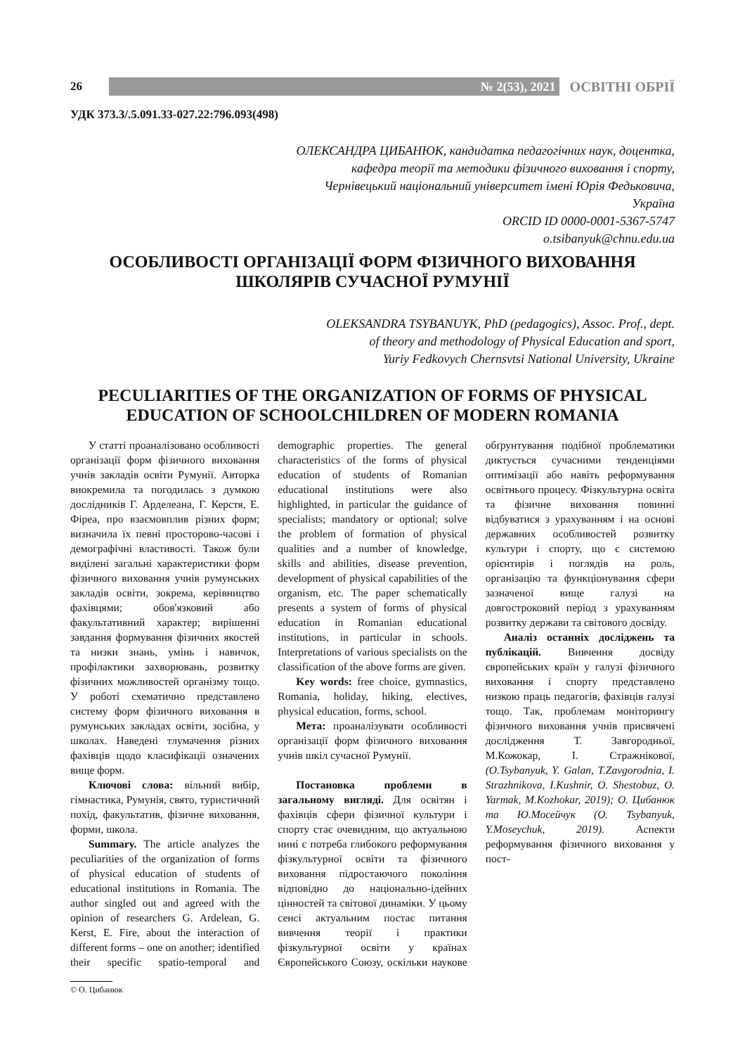26
№ 2(53), 2021
ОСВІТНІ ОБРІЇ
УДК 373.3/.5.091.33-027.22:796.093(498)
ОЛЕКСАНДРА ЦИБАНЮК, кандидатка педагогічних наук, доцентка,
кафедра теорії та методики фізичного виховання і спорту,
Чернівецький національний університет імені Юрія Федьковича,
Україна
ORCID ID 0000-0001-5367-5747
o.tsibanyuk@chnu.edu.ua
ОСОБЛИВОСТІ ОРГАНІЗАЦІЇ ФОРМ ФІЗИЧНОГО ВИХОВАННЯ
ШКОЛЯРІВ СУЧАСНОЇ РУМУНІЇ
OLEKSANDRA TSYBANUYK, PhD (pedagogics), Assoc. Prof., dept.
of theory and methodology of Physical Education and sport,
Yuriy Fedkovych Chernsvtsi National University, Ukraine
PECULIARITIES OF THE ORGANIZATION OF FORMS OF PHYSICAL
EDUCATION OF SCHOOLCHILDREN OF MODERN ROMANIA
У статті проаналізовано особливості організації форм фізичного виховання учнів закладів освіти Румунії. Авторка виокремила та погодилась з думкою дослідників Г. Арделеана, Г. Керстя, Е. Фіреа, про взаємовплив різних форм; визначила їх певні просторово-часові і демографічні властивості. Також були виділені загальні характеристики форм фізичного виховання учнів румунських закладів освіти, зокрема, керівництво фахівцями; обов'язковий або факультативний характер; вирішенні завдання формування фізичних якостей та низки знань, умінь і навичок, профілактики захворювань, розвитку фізичних можливостей організму тощо. У роботі схематично представлено систему форм фізичного виховання в румунських закладах освіти, зосібна, у школах. Наведені тлумачення різних фахівців щодо класифікації означених вище форм.
Ключові слова: вільний вибір, гімнастика, Румунія, свято, туристичний похід, факультатив, фізичне виховання, форми, школа.
Summary. The article analyzes the peculiarities of the organization of forms of physical education of students of educational institutions in Romania. The author singled out and agreed with the opinion of researchers G. Ardelean, G. Kerst, E. Fire, about the interaction of different forms – one on another; identified their specific spatio-temporal and demographic properties. The general characteristics of the forms of physical education of students of Romanian educational institutions were also highlighted, in particular the guidance of specialists; mandatory or optional; solve the problem of formation of physical qualities and a number of knowledge, skills and abilities, disease prevention, development of physical capabilities of the organism, etc. The paper schematically presents a system of forms of physical education in Romanian educational institutions, in particular in schools. Interpretations of various specialists on the classification of the above forms are given.
Key words: free choice, gymnastics, Romania, holiday, hiking, electives, physical education, forms, school.
Мета: проаналізувати особливості організації форм фізичного виховання учнів шкіл сучасної Румунії.
Постановка проблеми в загальному вигляді. Для освітян і фахівців сфери фізичної культури і спорту стає очевидним, що актуальною нині є потреба глибокого реформування фізкультурної освіти та фізичного виховання підростаючого покоління відповідно до національно-ідейних цінностей та світової динаміки. У цьому сенсі актуальним постає питання вивчення теорії і практики фізкультурної освіти у країнах Європейського Союзу, оскільки наукове обґрунтування подібної проблематики диктується сучасними тенденціями оптимізації або навіть реформування освітнього процесу. Фізкультурна освіта та фізичне виховання повинні відбуватися з урахуванням і на основі державних особливостей розвитку культури і спорту, що є системою орієнтирів і поглядів на роль, організацію та функціонування сфери зазначеної вище галузі на довгостроковий період з урахуванням розвитку держави та світового досвіду.
Аналіз останніх досліджень та публікацій. Вивчення досвіду європейських країн у галузі фізичного виховання і спорту представлено низкою праць педагогів, фахівців галузі тощо. Так, проблемам моніторингу фізичного виховання учнів присвячені дослідження Т. Завгородньої, М.Кожокар, І. Стражнікової, (O.Tsybanyuk, Y. Galan, T.Zavgorodnia, I. Strazhnikova, I.Kushnir, O. Shestobuz, O. Yarmak, M.Kozhokar, 2019); О. Цибанюк та Ю.Мосейчук (O. Tsybanyuk, Y.Moseychuk, 2019). Аспекти реформування фізичного виховання у пост-
© О. Цибанюк